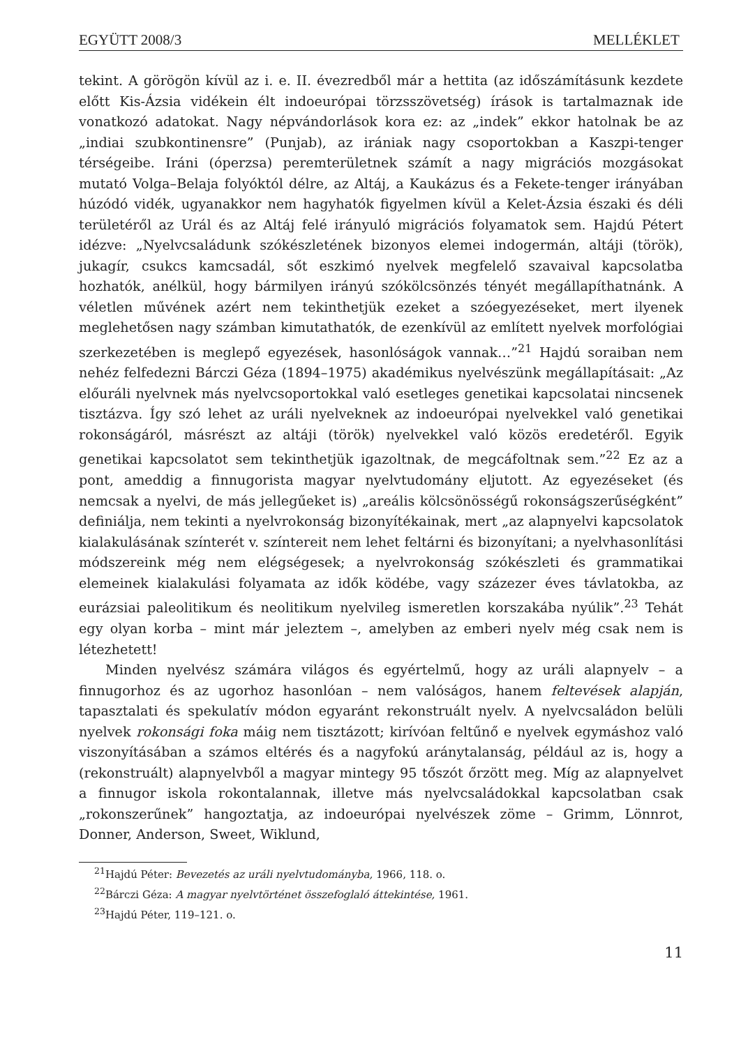EGYÜTT 2008/3 MELLÉKLET
tekint. A görögön kívül az i. e. II. évezredből már a hettita (az időszámításunk kezdete előtt Kis-Ázsia vidékein élt indoeurópai törzsszövetség) írások is tartalmaznak ide vonatkozó adatokat. Nagy népvándorlások kora ez: az „indek” ekkor hatolnak be az „indiai szubkontinensre” (Punjab), az irániak nagy csoportokban a Kaszpi-tenger térségeibe. Iráni (óperzsa) peremterületnek számít a nagy migrációs mozgásokat mutató Volga–Belaja folyóktól délre, az Altáj, a Kaukázus és a Fekete-tenger irányában húzódó vidék, ugyanakkor nem hagyhatók figyelmen kívül a Kelet-Ázsia északi és déli területéről az Urál és az Altáj felé irányuló migrációs folyamatok sem. Hajdú Pétert idézve: „Nyelvcsaládunk szókészletének bizonyos elemei indogermán, altáji (török), jukagír, csukcs kamcsadál, sőt eszkimó nyelvek megfelelő szavaival kapcsolatba hozhatók, anélkül, hogy bármilyen irányú szókölcsönzés tényét megállapíthatnánk. A véletlen művének azért nem tekinthetjük ezeket a szóegyezéseket, mert ilyenek meglehetősen nagy számban kimutathatók, de ezenkívül az említett nyelvek morfológiai szerkezetében is meglepő egyezések, hasonlóságok vannak…”<sup>21</sup> Hajdú soraiban nem nehéz felfedezni Bárczi Géza (1894–1975) akadémikus nyelvészünk megállapításait: „Az előuráli nyelvnek más nyelvcsoportokkal való esetleges genetikai kapcsolatai nincsenek tisztázva. Így szó lehet az uráli nyelveknek az indoeurópai nyelvekkel való genetikai rokonságáról, másrészt az altáji (török) nyelvekkel való közös eredetéről. Egyik genetikai kapcsolatot sem tekinthetjük igazoltnak, de megcáfoltnak sem.”<sup>22</sup> Ez az a pont, ameddig a finnugorista magyar nyelvtudomány eljutott. Az egyezéseket (és nemcsak a nyelvi, de más jellegűeket is) „areális kölcsönösségű rokonságszerűségként” definiálja, nem tekinti a nyelvrokonság bizonyítékainak, mert „az alapnyelvi kapcsolatok kialakulásának színterét v. színtereit nem lehet feltárni és bizonyítani; a nyelvhasonlítási módszereink még nem elégségesek; a nyelvrokonság szókészleti és grammatikai elemeinek kialakulási folyamata az idők ködébe, vagy százezer éves távlatokba, az eurázsiai paleolitikum és neolitikum nyelvileg ismeretlen korszakába nyúlik”.<sup>23</sup> Tehát egy olyan korba – mint már jeleztem –, amelyben az emberi nyelv még csak nem is létezhetett!
Minden nyelvész számára világos és egyértelmű, hogy az uráli alapnyelv – a finnugorhoz és az ugorhoz hasonlóan – nem valóságos, hanem feltevések alapján, tapasztalati és spekulatív módon egyaránt rekonstruált nyelv. A nyelvcsaládon belüli nyelvek rokonsági foka máig nem tisztázott; kirívóan feltűnő e nyelvek egymáshoz való viszonyításában a számos eltérés és a nagyfokú aránytalanság, például az is, hogy a (rekonstruált) alapnyelvből a magyar mintegy 95 tőszót őrzött meg. Míg az alapnyelvet a finnugor iskola rokontalannak, illetve más nyelvcsaládokkal kapcsolatban csak „rokonszerűnek” hangoztatja, az indoeurópai nyelvészek zöme – Grimm, Lönnrot, Donner, Anderson, Sweet, Wiklund,
<sup>21</sup> Hajdú Péter: Bevezetés az uráli nyelvtudományba, 1966, 118. o.
<sup>22</sup>Bárczi Géza: A magyar nyelvtörténet összefoglaló áttekintése, 1961.
<sup>23</sup> Hajdú Péter, 119–121. o.
11